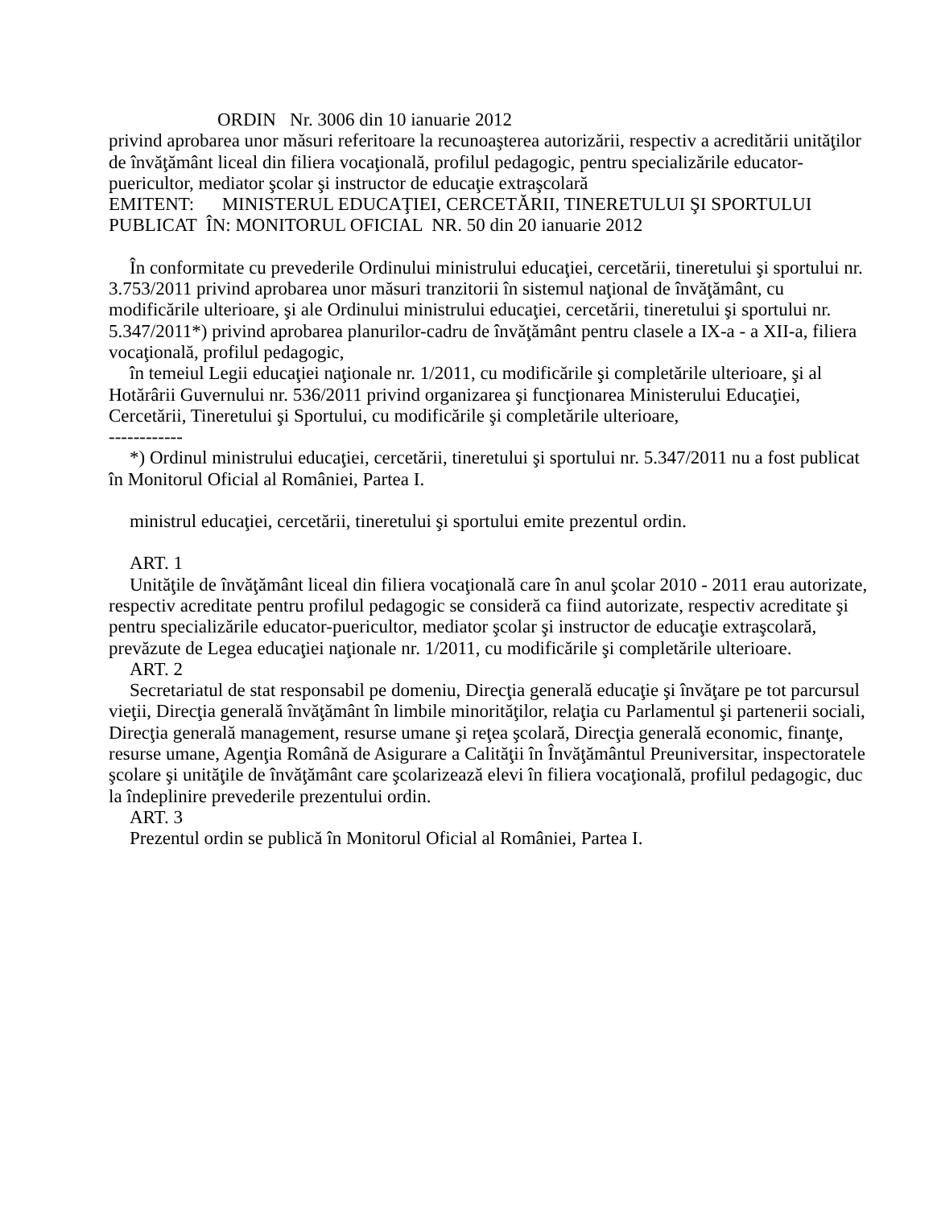ORDIN Nr. 3006 din 10 ianuarie 2012
privind aprobarea unor măsuri referitoare la recunoaşterea autorizării, respectiv a acreditării unităţilor de învăţământ liceal din filiera vocaţională, profilul pedagogic, pentru specializările educator-puericultor, mediator şcolar şi instructor de educaţie extraşcolară
EMITENT: MINISTERUL EDUCAŢIEI, CERCETĂRII, TINERETULUI ŞI SPORTULUI
PUBLICAT ÎN: MONITORUL OFICIAL NR. 50 din 20 ianuarie 2012
În conformitate cu prevederile Ordinului ministrului educaţiei, cercetării, tineretului şi sportului nr. 3.753/2011 privind aprobarea unor măsuri tranzitorii în sistemul naţional de învăţământ, cu modificările ulterioare, şi ale Ordinului ministrului educaţiei, cercetării, tineretului şi sportului nr. 5.347/2011*) privind aprobarea planurilor-cadru de învăţământ pentru clasele a IX-a - a XII-a, filiera vocaţională, profilul pedagogic,
în temeiul Legii educaţiei naţionale nr. 1/2011, cu modificările şi completările ulterioare, şi al Hotărârii Guvernului nr. 536/2011 privind organizarea şi funcţionarea Ministerului Educaţiei, Cercetării, Tineretului şi Sportului, cu modificările şi completările ulterioare,
------------
*) Ordinul ministrului educaţiei, cercetării, tineretului şi sportului nr. 5.347/2011 nu a fost publicat în Monitorul Oficial al României, Partea I.
ministrul educaţiei, cercetării, tineretului şi sportului emite prezentul ordin.
ART. 1
Unităţile de învăţământ liceal din filiera vocaţională care în anul şcolar 2010 - 2011 erau autorizate, respectiv acreditate pentru profilul pedagogic se consideră ca fiind autorizate, respectiv acreditate şi pentru specializările educator-puericultor, mediator şcolar şi instructor de educaţie extraşcolară, prevăzute de Legea educaţiei naţionale nr. 1/2011, cu modificările şi completările ulterioare.
ART. 2
Secretariatul de stat responsabil pe domeniu, Direcţia generală educaţie şi învăţare pe tot parcursul vieţii, Direcţia generală învăţământ în limbile minorităţilor, relaţia cu Parlamentul şi partenerii sociali, Direcţia generală management, resurse umane şi reţea şcolară, Direcţia generală economic, finanţe, resurse umane, Agenţia Română de Asigurare a Calităţii în Învăţământul Preuniversitar, inspectoratele şcolare şi unităţile de învăţământ care şcolarizează elevi în filiera vocaţională, profilul pedagogic, duc la îndeplinire prevederile prezentului ordin.
ART. 3
Prezentul ordin se publică în Monitorul Oficial al României, Partea I.